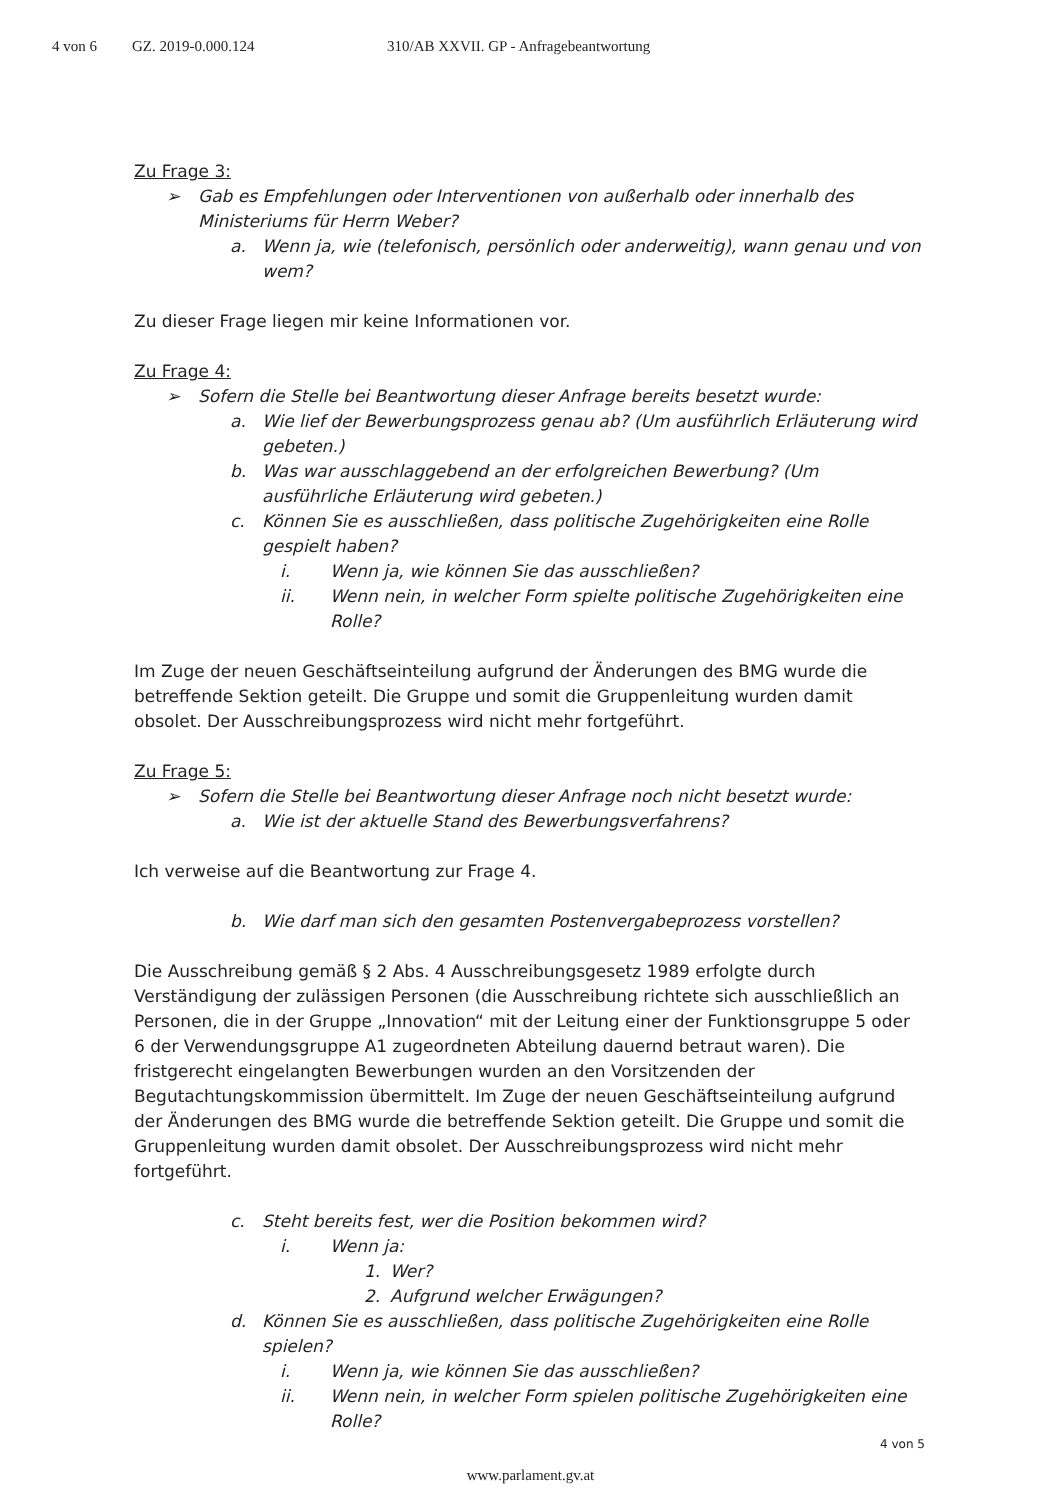4 von 6 GZ. 2019-0.000.124 310/AB XXVII. GP - Anfragebeantwortung
Zu Frage 3:
➢ Gab es Empfehlungen oder Interventionen von außerhalb oder innerhalb des Ministeriums für Herrn Weber?
a. Wenn ja, wie (telefonisch, persönlich oder anderweitig), wann genau und von wem?
Zu dieser Frage liegen mir keine Informationen vor.
Zu Frage 4:
➢ Sofern die Stelle bei Beantwortung dieser Anfrage bereits besetzt wurde:
a. Wie lief der Bewerbungsprozess genau ab? (Um ausführlich Erläuterung wird gebeten.)
b. Was war ausschlaggebend an der erfolgreichen Bewerbung? (Um ausführliche Erläuterung wird gebeten.)
c. Können Sie es ausschließen, dass politische Zugehörigkeiten eine Rolle gespielt haben?
i. Wenn ja, wie können Sie das ausschließen?
ii. Wenn nein, in welcher Form spielte politische Zugehörigkeiten eine Rolle?
Im Zuge der neuen Geschäftseinteilung aufgrund der Änderungen des BMG wurde die betreffende Sektion geteilt. Die Gruppe und somit die Gruppenleitung wurden damit obsolet. Der Ausschreibungsprozess wird nicht mehr fortgeführt.
Zu Frage 5:
➢ Sofern die Stelle bei Beantwortung dieser Anfrage noch nicht besetzt wurde:
a. Wie ist der aktuelle Stand des Bewerbungsverfahrens?
Ich verweise auf die Beantwortung zur Frage 4.
b. Wie darf man sich den gesamten Postenvergabeprozess vorstellen?
Die Ausschreibung gemäß § 2 Abs. 4 Ausschreibungsgesetz 1989 erfolgte durch Verständigung der zulässigen Personen (die Ausschreibung richtete sich ausschließlich an Personen, die in der Gruppe „Innovation“ mit der Leitung einer der Funktionsgruppe 5 oder 6 der Verwendungsgruppe A1 zugeordneten Abteilung dauernd betraut waren). Die fristgerecht eingelangten Bewerbungen wurden an den Vorsitzenden der Begutachtungskommission übermittelt. Im Zuge der neuen Geschäftseinteilung aufgrund der Änderungen des BMG wurde die betreffende Sektion geteilt. Die Gruppe und somit die Gruppenleitung wurden damit obsolet. Der Ausschreibungsprozess wird nicht mehr fortgeführt.
c. Steht bereits fest, wer die Position bekommen wird?
i. Wenn ja:
1. Wer?
2. Aufgrund welcher Erwägungen?
d. Können Sie es ausschließen, dass politische Zugehörigkeiten eine Rolle spielen?
i. Wenn ja, wie können Sie das ausschließen?
ii. Wenn nein, in welcher Form spielen politische Zugehörigkeiten eine Rolle?
4 von 5
www.parlament.gv.at